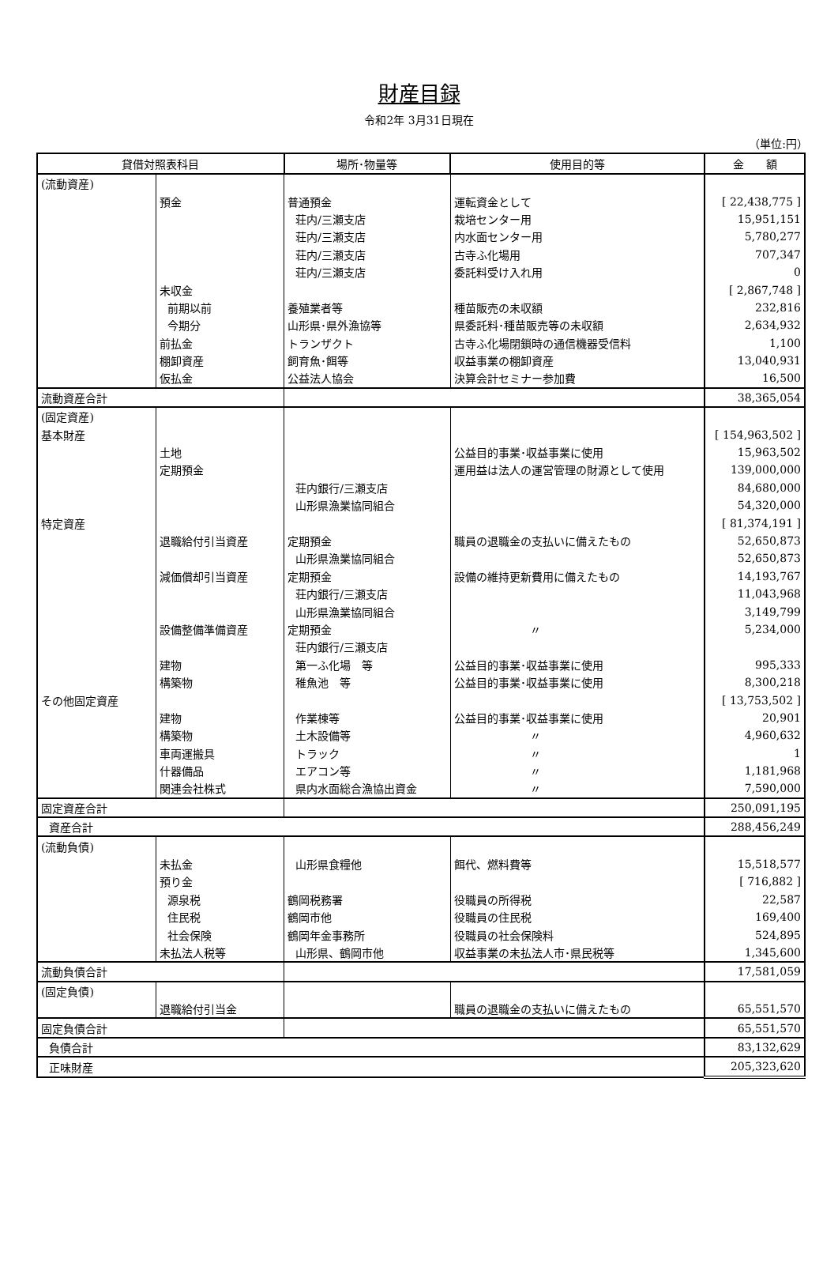財産目録
令和2年 3月31日現在
（単位:円）
| 貸借対照表科目 | | 場所･物量等 | 使用目的等 | 金 額 |
| --- | --- | --- | --- | --- |
| (流動資産) | | | | |
| | 預金 | 普通預金 | 運転資金として | [ 22,438,775 ] |
| | | 荘内/三瀬支店 | 栽培センター用 | 15,951,151 |
| | | 荘内/三瀬支店 | 内水面センター用 | 5,780,277 |
| | | 荘内/三瀬支店 | 古寺ふ化場用 | 707,347 |
| | | 荘内/三瀬支店 | 委託料受け入れ用 | 0 |
| | 未収金 | | | [ 2,867,748 ] |
| | 前期以前 | 養殖業者等 | 種苗販売の未収額 | 232,816 |
| | 今期分 | 山形県･県外漁協等 | 県委託料･種苗販売等の未収額 | 2,634,932 |
| | 前払金 | トランザクト | 古寺ふ化場閉鎖時の通信機器受信料 | 1,100 |
| | 棚卸資産 | 飼育魚･餌等 | 収益事業の棚卸資産 | 13,040,931 |
| | 仮払金 | 公益法人協会 | 決算会計セミナー参加費 | 16,500 |
| 流動資産合計 | | | | 38,365,054 |
| (固定資産) | | | | |
| 基本財産 | | | | [ 154,963,502 ] |
| | 土地 | | 公益目的事業･収益事業に使用 | 15,963,502 |
| | 定期預金 | | 運用益は法人の運営管理の財源として使用 | 139,000,000 |
| | | 荘内銀行/三瀬支店 | | 84,680,000 |
| | | 山形県漁業協同組合 | | 54,320,000 |
| 特定資産 | | | | [ 81,374,191 ] |
| | 退職給付引当資産 | 定期預金 | 職員の退職金の支払いに備えたもの | 52,650,873 |
| | | 山形県漁業協同組合 | | 52,650,873 |
| | 減価償却引当資産 | 定期預金 | 設備の維持更新費用に備えたもの | 14,193,767 |
| | | 荘内銀行/三瀬支店 | | 11,043,968 |
| | | 山形県漁業協同組合 | | 3,149,799 |
| | 設備整備準備資産 | 定期預金 | 〃 | 5,234,000 |
| | | 荘内銀行/三瀬支店 | | |
| | 建物 | 第一ふ化場 等 | 公益目的事業･収益事業に使用 | 995,333 |
| | 構築物 | 稚魚池 等 | 公益目的事業･収益事業に使用 | 8,300,218 |
| その他固定資産 | | | | [ 13,753,502 ] |
| | 建物 | 作業棟等 | 公益目的事業･収益事業に使用 | 20,901 |
| | 構築物 | 土木設備等 | 〃 | 4,960,632 |
| | 車両運搬具 | トラック | 〃 | 1 |
| | 什器備品 | エアコン等 | 〃 | 1,181,968 |
| | 関連会社株式 | 県内水面総合漁協出資金 | 〃 | 7,590,000 |
| 固定資産合計 | | | | 250,091,195 |
| 資産合計 | | | | 288,456,249 |
| (流動負債) | | | | |
| | 未払金 | 山形県食糧他 | 餌代、燃料費等 | 15,518,577 |
| | 預り金 | | | [ 716,882 ] |
| | 源泉税 | 鶴岡税務署 | 役職員の所得税 | 22,587 |
| | 住民税 | 鶴岡市他 | 役職員の住民税 | 169,400 |
| | 社会保険 | 鶴岡年金事務所 | 役職員の社会保険料 | 524,895 |
| | 未払法人税等 | 山形県、鶴岡市他 | 収益事業の未払法人市･県民税等 | 1,345,600 |
| 流動負債合計 | | | | 17,581,059 |
| (固定負債) | | | | |
| | 退職給付引当金 | | 職員の退職金の支払いに備えたもの | 65,551,570 |
| 固定負債合計 | | | | 65,551,570 |
| 負債合計 | | | | 83,132,629 |
| 正味財産 | | | | 205,323,620 |